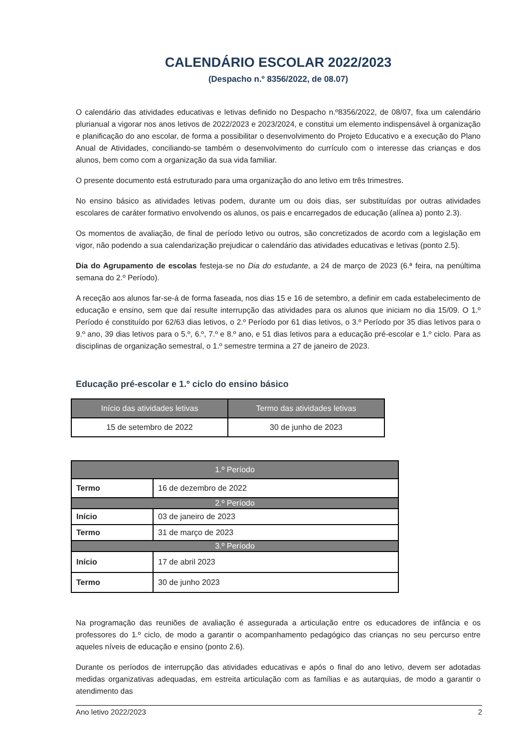CALENDÁRIO ESCOLAR 2022/2023
(Despacho n.º 8356/2022, de 08.07)
O calendário das atividades educativas e letivas definido no Despacho n.º8356/2022, de 08/07, fixa um calendário plurianual a vigorar nos anos letivos de 2022/2023 e 2023/2024, e constitui um elemento indispensável à organização e planificação do ano escolar, de forma a possibilitar o desenvolvimento do Projeto Educativo e a execução do Plano Anual de Atividades, conciliando-se também o desenvolvimento do currículo com o interesse das crianças e dos alunos, bem como com a organização da sua vida familiar.
O presente documento está estruturado para uma organização do ano letivo em três trimestres.
No ensino básico as atividades letivas podem, durante um ou dois dias, ser substituídas por outras atividades escolares de caráter formativo envolvendo os alunos, os pais e encarregados de educação (alínea a) ponto 2.3).
Os momentos de avaliação, de final de período letivo ou outros, são concretizados de acordo com a legislação em vigor, não podendo a sua calendarização prejudicar o calendário das atividades educativas e letivas (ponto 2.5).
Dia do Agrupamento de escolas festeja-se no Dia do estudante, a 24 de março de 2023 (6.ª feira, na penúltima semana do 2.º Período).
A receção aos alunos far-se-á de forma faseada, nos dias 15 e 16 de setembro, a definir em cada estabelecimento de educação e ensino, sem que daí resulte interrupção das atividades para os alunos que iniciam no dia 15/09. O 1.º Período é constituído por 62/63 dias letivos, o 2.º Período por 61 dias letivos, o 3.º Período por 35 dias letivos para o 9.º ano, 39 dias letivos para o 5.º, 6.º, 7.º e 8.º ano, e 51 dias letivos para a educação pré-escolar e 1.º ciclo. Para as disciplinas de organização semestral, o 1.º semestre termina a 27 de janeiro de 2023.
Educação pré-escolar e 1.º ciclo do ensino básico
| Início das atividades letivas | Termo das atividades letivas |
| --- | --- |
| 15 de setembro de 2022 | 30 de junho de 2023 |
| 1.º Período | |
| --- | --- |
| Termo | 16 de dezembro de 2022 |
| 2.º Período | |
| Início | 03 de janeiro de 2023 |
| Termo | 31 de março de 2023 |
| 3.º Período | |
| Início | 17 de abril 2023 |
| Termo | 30 de junho 2023 |
Na programação das reuniões de avaliação é assegurada a articulação entre os educadores de infância e os professores do 1.º ciclo, de modo a garantir o acompanhamento pedagógico das crianças no seu percurso entre aqueles níveis de educação e ensino (ponto 2.6).
Durante os períodos de interrupção das atividades educativas e após o final do ano letivo, devem ser adotadas medidas organizativas adequadas, em estreita articulação com as famílias e as autarquias, de modo a garantir o atendimento das
Ano letivo 2022/2023 2